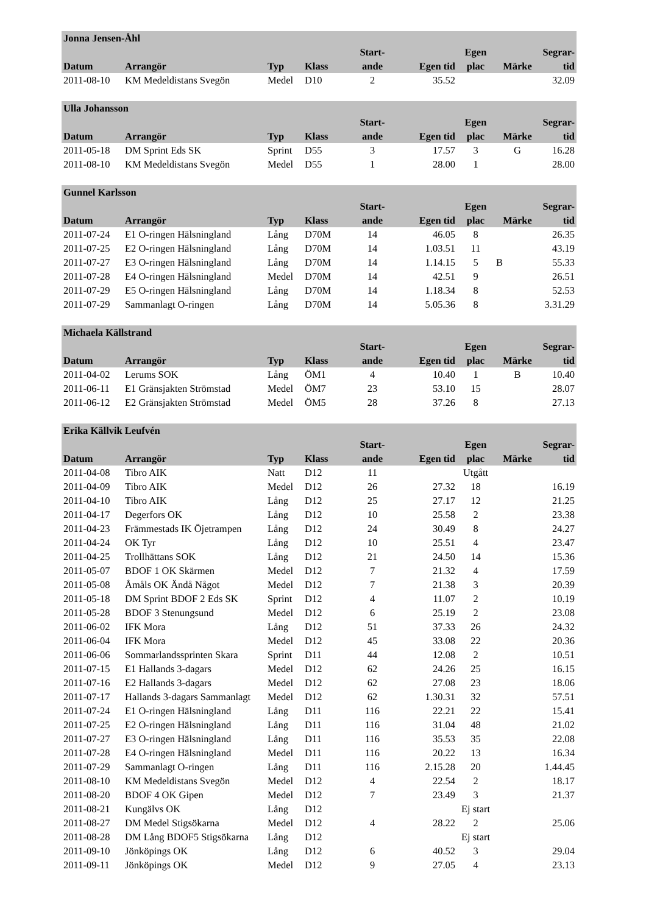| Jonna Jensen-Åhl | | | | | | | | |
| --- | --- | --- | --- | --- | --- | --- | --- | --- |
| Datum | Arrangör | Typ | Klass | Start- ande | Egen tid | Egen plac | Märke | Segrar- tid |
| 2011-08-10 | KM Medeldistans Svegön | Medel | D10 | 2 | 35.52 | | | 32.09 |
| Ulla Johansson | | | | | | | | |
| --- | --- | --- | --- | --- | --- | --- | --- | --- |
| Datum | Arrangör | Typ | Klass | Start- ande | Egen tid | Egen plac | Märke | Segrar- tid |
| 2011-05-18 | DM Sprint Eds SK | Sprint | D55 | 3 | 17.57 | 3 | G | 16.28 |
| 2011-08-10 | KM Medeldistans Svegön | Medel | D55 | 1 | 28.00 | 1 | | 28.00 |
| Gunnel Karlsson | | | | | | | | |
| --- | --- | --- | --- | --- | --- | --- | --- | --- |
| Datum | Arrangör | Typ | Klass | Start- ande | Egen tid | Egen plac | Märke | Segrar- tid |
| 2011-07-24 | E1 O-ringen Hälsningland | Lång | D70M | 14 | 46.05 | 8 | | 26.35 |
| 2011-07-25 | E2 O-ringen Hälsningland | Lång | D70M | 14 | 1.03.51 | 11 | | 43.19 |
| 2011-07-27 | E3 O-ringen Hälsningland | Lång | D70M | 14 | 1.14.15 | 5 | B | 55.33 |
| 2011-07-28 | E4 O-ringen Hälsningland | Medel | D70M | 14 | 42.51 | 9 | | 26.51 |
| 2011-07-29 | E5 O-ringen Hälsningland | Lång | D70M | 14 | 1.18.34 | 8 | | 52.53 |
| 2011-07-29 | Sammanlagt O-ringen | Lång | D70M | 14 | 5.05.36 | 8 | | 3.31.29 |
| Michaela Källstrand | | | | | | | | |
| --- | --- | --- | --- | --- | --- | --- | --- | --- |
| Datum | Arrangör | Typ | Klass | Start- ande | Egen tid | Egen plac | Märke | Segrar- tid |
| 2011-04-02 | Lerums SOK | Lång | ÖM1 | 4 | 10.40 | 1 | B | 10.40 |
| 2011-06-11 | E1 Gränsjakten Strömstad | Medel | ÖM7 | 23 | 53.10 | 15 | | 28.07 |
| 2011-06-12 | E2 Gränsjakten Strömstad | Medel | ÖM5 | 28 | 37.26 | 8 | | 27.13 |
| Erika Källvik Leufvén | | | | | | | | |
| --- | --- | --- | --- | --- | --- | --- | --- | --- |
| Datum | Arrangör | Typ | Klass | Start- ande | Egen tid | Egen plac | Märke | Segrar- tid |
| 2011-04-08 | Tibro AIK | Natt | D12 | 11 | | Utgått | | |
| 2011-04-09 | Tibro AIK | Medel | D12 | 26 | 27.32 | 18 | | 16.19 |
| 2011-04-10 | Tibro AIK | Lång | D12 | 25 | 27.17 | 12 | | 21.25 |
| 2011-04-17 | Degerfors OK | Lång | D12 | 10 | 25.58 | 2 | | 23.38 |
| 2011-04-23 | Främmestads IK Öjetrampen | Lång | D12 | 24 | 30.49 | 8 | | 24.27 |
| 2011-04-24 | OK Tyr | Lång | D12 | 10 | 25.51 | 4 | | 23.47 |
| 2011-04-25 | Trollhättans SOK | Lång | D12 | 21 | 24.50 | 14 | | 15.36 |
| 2011-05-07 | BDOF 1 OK Skärmen | Medel | D12 | 7 | 21.32 | 4 | | 17.59 |
| 2011-05-08 | Åmåls OK Ändå Något | Medel | D12 | 7 | 21.38 | 3 | | 20.39 |
| 2011-05-18 | DM Sprint BDOF 2 Eds SK | Sprint | D12 | 4 | 11.07 | 2 | | 10.19 |
| 2011-05-28 | BDOF 3 Stenungsund | Medel | D12 | 6 | 25.19 | 2 | | 23.08 |
| 2011-06-02 | IFK Mora | Lång | D12 | 51 | 37.33 | 26 | | 24.32 |
| 2011-06-04 | IFK Mora | Medel | D12 | 45 | 33.08 | 22 | | 20.36 |
| 2011-06-06 | Sommarlandssprinten Skara | Sprint | D11 | 44 | 12.08 | 2 | | 10.51 |
| 2011-07-15 | E1 Hallands 3-dagars | Medel | D12 | 62 | 24.26 | 25 | | 16.15 |
| 2011-07-16 | E2 Hallands 3-dagars | Medel | D12 | 62 | 27.08 | 23 | | 18.06 |
| 2011-07-17 | Hallands 3-dagars Sammanlagt | Medel | D12 | 62 | 1.30.31 | 32 | | 57.51 |
| 2011-07-24 | E1 O-ringen Hälsningland | Lång | D11 | 116 | 22.21 | 22 | | 15.41 |
| 2011-07-25 | E2 O-ringen Hälsningland | Lång | D11 | 116 | 31.04 | 48 | | 21.02 |
| 2011-07-27 | E3 O-ringen Hälsningland | Lång | D11 | 116 | 35.53 | 35 | | 22.08 |
| 2011-07-28 | E4 O-ringen Hälsningland | Medel | D11 | 116 | 20.22 | 13 | | 16.34 |
| 2011-07-29 | Sammanlagt O-ringen | Lång | D11 | 116 | 2.15.28 | 20 | | 1.44.45 |
| 2011-08-10 | KM Medeldistans Svegön | Medel | D12 | 4 | 22.54 | 2 | | 18.17 |
| 2011-08-20 | BDOF 4 OK Gipen | Medel | D12 | 7 | 23.49 | 3 | | 21.37 |
| 2011-08-21 | Kungälvs OK | Lång | D12 | | | Ej start | | |
| 2011-08-27 | DM Medel Stigsökarna | Medel | D12 | 4 | 28.22 | 2 | | 25.06 |
| 2011-08-28 | DM Lång BDOF5 Stigsökarna | Lång | D12 | | | Ej start | | |
| 2011-09-10 | Jönköpings OK | Lång | D12 | 6 | 40.52 | 3 | | 29.04 |
| 2011-09-11 | Jönköpings OK | Medel | D12 | 9 | 27.05 | 4 | | 23.13 |